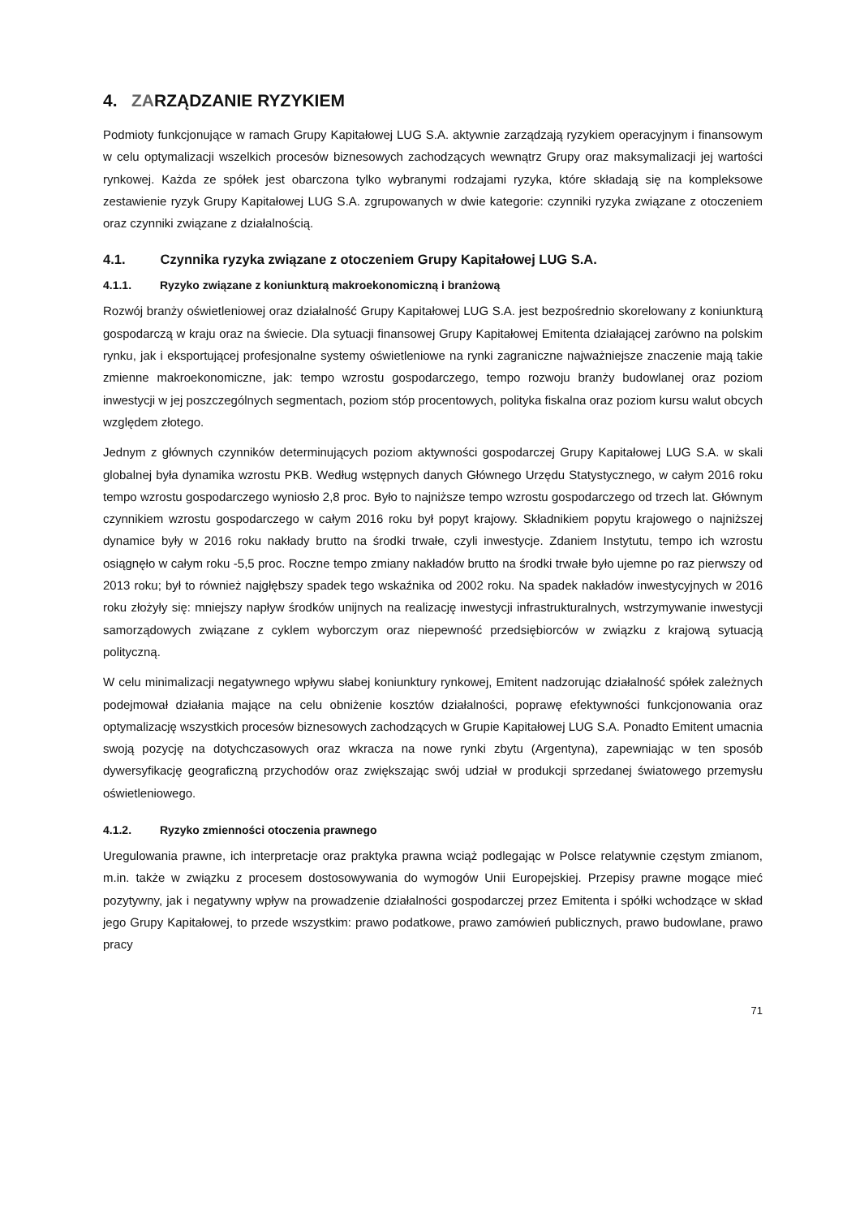4. ZARZĄDZANIE RYZYKIEM
Podmioty funkcjonujące w ramach Grupy Kapitałowej LUG S.A. aktywnie zarządzają ryzykiem operacyjnym i finansowym w celu optymalizacji wszelkich procesów biznesowych zachodzących wewnątrz Grupy oraz maksymalizacji jej wartości rynkowej. Każda ze spółek jest obarczona tylko wybranymi rodzajami ryzyka, które składają się na kompleksowe zestawienie ryzyk Grupy Kapitałowej LUG S.A. zgrupowanych w dwie kategorie: czynniki ryzyka związane z otoczeniem oraz czynniki związane z działalnością.
4.1. Czynnika ryzyka związane z otoczeniem Grupy Kapitałowej LUG S.A.
4.1.1. Ryzyko związane z koniunkturą makroekonomiczną i branżową
Rozwój branży oświetleniowej oraz działalność Grupy Kapitałowej LUG S.A. jest bezpośrednio skorelowany z koniunkturą gospodarczą w kraju oraz na świecie. Dla sytuacji finansowej Grupy Kapitałowej Emitenta działającej zarówno na polskim rynku, jak i eksportującej profesjonalne systemy oświetleniowe na rynki zagraniczne najważniejsze znaczenie mają takie zmienne makroekonomiczne, jak: tempo wzrostu gospodarczego, tempo rozwoju branży budowlanej oraz poziom inwestycji w jej poszczególnych segmentach, poziom stóp procentowych, polityka fiskalna oraz poziom kursu walut obcych względem złotego.
Jednym z głównych czynników determinujących poziom aktywności gospodarczej Grupy Kapitałowej LUG S.A. w skali globalnej była dynamika wzrostu PKB. Według wstępnych danych Głównego Urzędu Statystycznego, w całym 2016 roku tempo wzrostu gospodarczego wyniosło 2,8 proc. Było to najniższe tempo wzrostu gospodarczego od trzech lat. Głównym czynnikiem wzrostu gospodarczego w całym 2016 roku był popyt krajowy. Składnikiem popytu krajowego o najniższej dynamice były w 2016 roku nakłady brutto na środki trwałe, czyli inwestycje. Zdaniem Instytutu, tempo ich wzrostu osiągnęło w całym roku -5,5 proc. Roczne tempo zmiany nakładów brutto na środki trwałe było ujemne po raz pierwszy od 2013 roku; był to również najgłębszy spadek tego wskaźnika od 2002 roku. Na spadek nakładów inwestycyjnych w 2016 roku złożyły się: mniejszy napływ środków unijnych na realizację inwestycji infrastrukturalnych, wstrzymywanie inwestycji samorządowych związane z cyklem wyborczym oraz niepewność przedsiębiorców w związku z krajową sytuacją polityczną.
W celu minimalizacji negatywnego wpływu słabej koniunktury rynkowej, Emitent nadzorując działalność spółek zależnych podejmował działania mające na celu obniżenie kosztów działalności, poprawę efektywności funkcjonowania oraz optymalizację wszystkich procesów biznesowych zachodzących w Grupie Kapitałowej LUG S.A. Ponadto Emitent umacnia swoją pozycję na dotychczasowych oraz wkracza na nowe rynki zbytu (Argentyna), zapewniając w ten sposób dywersyfikację geograficzną przychodów oraz zwiększając swój udział w produkcji sprzedanej światowego przemysłu oświetleniowego.
4.1.2. Ryzyko zmienności otoczenia prawnego
Uregulowania prawne, ich interpretacje oraz praktyka prawna wciąż podlegając w Polsce relatywnie częstym zmianom, m.in. także w związku z procesem dostosowywania do wymogów Unii Europejskiej. Przepisy prawne mogące mieć pozytywny, jak i negatywny wpływ na prowadzenie działalności gospodarczej przez Emitenta i spółki wchodzące w skład jego Grupy Kapitałowej, to przede wszystkim: prawo podatkowe, prawo zamówień publicznych, prawo budowlane, prawo pracy
71